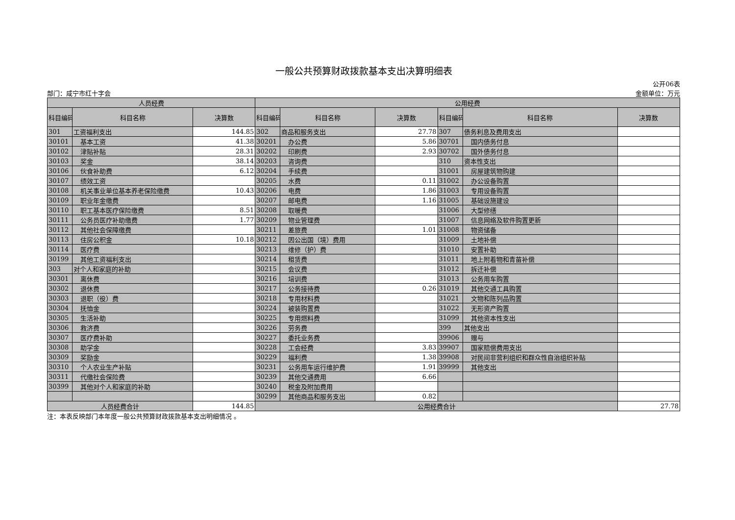一般公共预算财政拨款基本支出决算明细表
公开06表
部门：咸宁市红十字会 金额单位：万元
| 人员经费 | | | 公用经费 | | | | | |
| --- | --- | --- | --- | --- | --- | --- | --- | --- |
| 科目编码 | 科目名称 | 决算数 | 科目编码 | 科目名称 | 决算数 | 科目编码 | 科目名称 | 决算数 |
| 301 | 工资福利支出 | 144.85 | 302 | 商品和服务支出 | 27.78 | 307 | 债务利息及费用支出 | |
| 30101 | 基本工资 | 41.38 | 30201 | 办公费 | 5.86 | 30701 | 国内债务付息 | |
| 30102 | 津贴补贴 | 28.31 | 30202 | 印刷费 | 2.93 | 30702 | 国外债务付息 | |
| 30103 | 奖金 | 38.14 | 30203 | 咨询费 | | 310 | 资本性支出 | |
| 30106 | 伙食补助费 | 6.12 | 30204 | 手续费 | | 31001 | 房屋建筑物购建 | |
| 30107 | 绩效工资 | | 30205 | 水费 | 0.11 | 31002 | 办公设备购置 | |
| 30108 | 机关事业单位基本养老保险缴费 | 10.43 | 30206 | 电费 | 1.86 | 31003 | 专用设备购置 | |
| 30109 | 职业年金缴费 | | 30207 | 邮电费 | 1.16 | 31005 | 基础设施建设 | |
| 30110 | 职工基本医疗保险缴费 | 8.51 | 30208 | 取暖费 | | 31006 | 大型修缮 | |
| 30111 | 公务员医疗补助缴费 | 1.77 | 30209 | 物业管理费 | | 31007 | 信息网络及软件购置更新 | |
| 30112 | 其他社会保障缴费 | | 30211 | 差旅费 | 1.01 | 31008 | 物资储备 | |
| 30113 | 住房公积金 | 10.18 | 30212 | 因公出国（境）费用 | | 31009 | 土地补偿 | |
| 30114 | 医疗费 | | 30213 | 维修（护）费 | | 31010 | 安置补助 | |
| 30199 | 其他工资福利支出 | | 30214 | 租赁费 | | 31011 | 地上附着物和青苗补偿 | |
| 303 | 对个人和家庭的补助 | | 30215 | 会议费 | | 31012 | 拆迁补偿 | |
| 30301 | 离休费 | | 30216 | 培训费 | | 31013 | 公务用车购置 | |
| 30302 | 退休费 | | 30217 | 公务接待费 | 0.26 | 31019 | 其他交通工具购置 | |
| 30303 | 退职（役）费 | | 30218 | 专用材料费 | | 31021 | 文物和陈列品购置 | |
| 30304 | 抚恤金 | | 30224 | 被装购置费 | | 31022 | 无形资产购置 | |
| 30305 | 生活补助 | | 30225 | 专用燃料费 | | 31099 | 其他资本性支出 | |
| 30306 | 救济费 | | 30226 | 劳务费 | | 399 | 其他支出 | |
| 30307 | 医疗费补助 | | 30227 | 委托业务费 | | 39906 | 赠与 | |
| 30308 | 助学金 | | 30228 | 工会经费 | 3.83 | 39907 | 国家赔偿费用支出 | |
| 30309 | 奖励金 | | 30229 | 福利费 | 1.38 | 39908 | 对民间非营利组织和群众性自治组织补贴 | |
| 30310 | 个人农业生产补贴 | | 30231 | 公务用车运行维护费 | 1.91 | 39999 | 其他支出 | |
| 30311 | 代缴社会保险费 | | 30239 | 其他交通费用 | 6.66 | | | |
| 30399 | 其他对个人和家庭的补助 | | 30240 | 税金及附加费用 | | | | |
| | | | 30299 | 其他商品和服务支出 | 0.82 | | | |
| 人员经费合计 | | 144.85 | 公用经费合计 | | | | | 27.78 |
注：本表反映部门本年度一般公共预算财政拨款基本支出明细情况 。